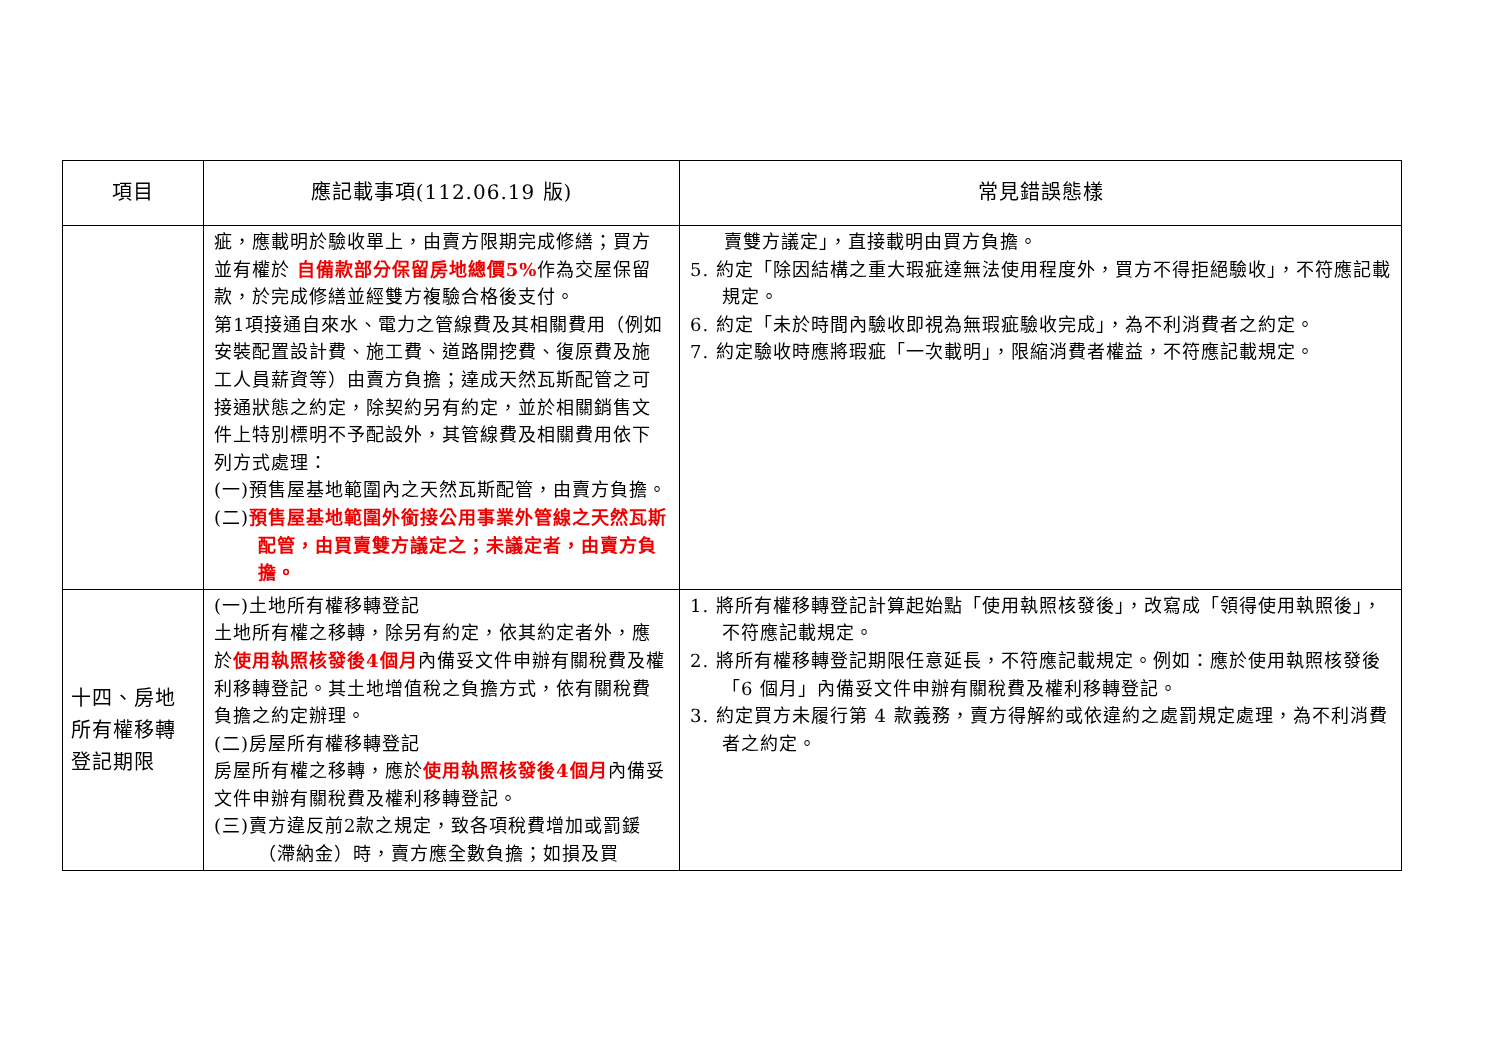| 項目 | 應記載事項(112.06.19 版) | 常見錯誤態樣 |
| --- | --- | --- |
| | 疵，應載明於驗收單上，由賣方限期完成修繕；買方並有權於 自備款部分保留房地總價5% 作為交屋保留款，於完成修繕並經雙方複驗合格後支付。 第1項接通自來水、電力之管線費及其相關費用（例如安裝配置設計費、施工費、道路開挖費、復原費及施工人員薪資等）由賣方負擔；達成天然瓦斯配管之可接通狀態之約定，除契約另有約定，並於相關銷售文件上特別標明不予配設外，其管線費及相關費用依下列方式處理： (一)預售屋基地範圍內之天然瓦斯配管，由賣方負擔。 (二) 預售屋基地範圍外銜接公用事業外管線之天然瓦斯配管，由買賣雙方議定之；未議定者，由賣方負擔。 | 賣雙方議定」，直接載明由買方負擔。 5. 約定「除因結構之重大瑕疵達無法使用程度外，買方不得拒絕驗收」，不符應記載規定。 6. 約定「未於時間內驗收即視為無瑕疵驗收完成」，為不利消費者之約定。 7. 約定驗收時應將瑕疵「一次載明」，限縮消費者權益，不符應記載規定。 |
| 十四、房地所有權移轉登記期限 | (一)土地所有權移轉登記 土地所有權之移轉，除另有約定，依其約定者外，應於 使用執照核發後4個月 內備妥文件申辦有關稅費及權利移轉登記。其土地增值稅之負擔方式，依有關稅費負擔之約定辦理。 (二)房屋所有權移轉登記 房屋所有權之移轉，應於 使用執照核發後4個月 內備妥文件申辦有關稅費及權利移轉登記。 (三)賣方違反前2款之規定，致各項稅費增加或罰鍰（滯納金）時，賣方應全數負擔；如損及買 | 1. 將所有權移轉登記計算起始點「使用執照核發後」，改寫成「領得使用執照後」，不符應記載規定。 2. 將所有權移轉登記期限任意延長，不符應記載規定。例如：應於使用執照核發後「6 個月」內備妥文件申辦有關稅費及權利移轉登記。 3. 約定買方未履行第 4 款義務，賣方得解約或依違約之處罰規定處理，為不利消費者之約定。 |